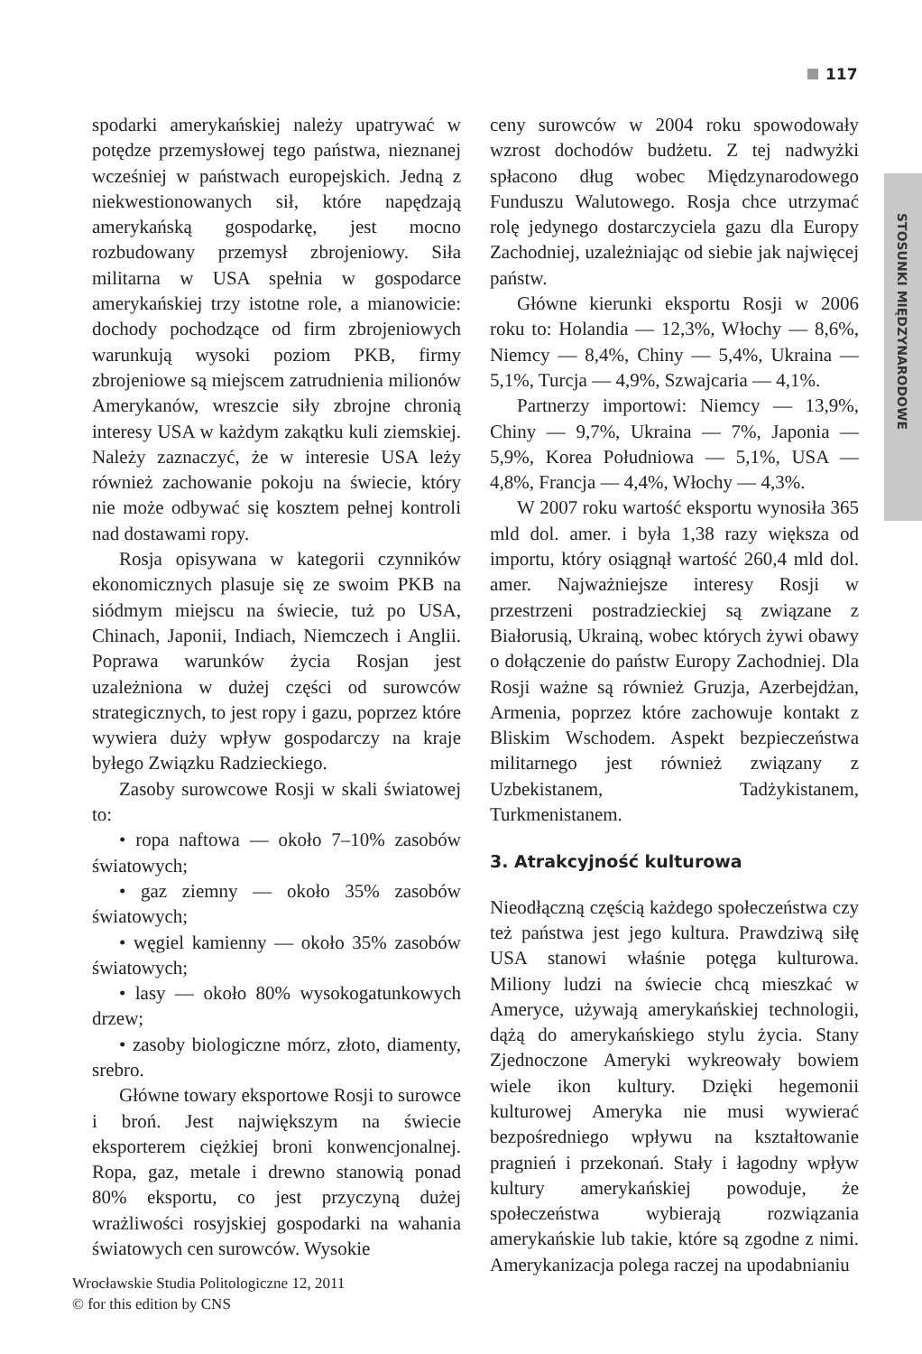117
STOSUNKI MIĘDZYNARODOWE
spodarki amerykańskiej należy upatrywać w potędze przemysłowej tego państwa, nieznanej wcześniej w państwach europejskich. Jedną z niekwestionowanych sił, które napędzają amerykańską gospodarkę, jest mocno rozbudowany przemysł zbrojeniowy. Siła militarna w USA spełnia w gospodarce amerykańskiej trzy istotne role, a mianowicie: dochody pochodzące od firm zbrojeniowych warunkują wysoki poziom PKB, firmy zbrojeniowe są miejscem zatrudnienia milionów Amerykanów, wreszcie siły zbrojne chronią interesy USA w każdym zakątku kuli ziemskiej. Należy zaznaczyć, że w interesie USA leży również zachowanie pokoju na świecie, który nie może odbywać się kosztem pełnej kontroli nad dostawami ropy.
Rosja opisywana w kategorii czynników ekonomicznych plasuje się ze swoim PKB na siódmym miejscu na świecie, tuż po USA, Chinach, Japonii, Indiach, Niemczech i Anglii. Poprawa warunków życia Rosjan jest uzależniona w dużej części od surowców strategicznych, to jest ropy i gazu, poprzez które wywiera duży wpływ gospodarczy na kraje byłego Związku Radzieckiego.
Zasoby surowcowe Rosji w skali światowej to:
• ropa naftowa — około 7–10% zasobów światowych;
• gaz ziemny — około 35% zasobów światowych;
• węgiel kamienny — około 35% zasobów światowych;
• lasy — około 80% wysokogatunkowych drzew;
• zasoby biologiczne mórz, złoto, diamenty, srebro.
Główne towary eksportowe Rosji to surowce i broń. Jest największym na świecie eksporterem ciężkiej broni konwencjonalnej. Ropa, gaz, metale i drewno stanowią ponad 80% eksportu, co jest przyczyną dużej wrażliwości rosyjskiej gospodarki na wahania światowych cen surowców. Wysokie
ceny surowców w 2004 roku spowodowały wzrost dochodów budżetu. Z tej nadwyżki spłacono dług wobec Międzynarodowego Funduszu Walutowego. Rosja chce utrzymać rolę jedynego dostarczyciela gazu dla Europy Zachodniej, uzależniając od siebie jak najwięcej państw.
Główne kierunki eksportu Rosji w 2006 roku to: Holandia — 12,3%, Włochy — 8,6%, Niemcy — 8,4%, Chiny — 5,4%, Ukraina — 5,1%, Turcja — 4,9%, Szwajcaria — 4,1%.
Partnerzy importowi: Niemcy — 13,9%, Chiny — 9,7%, Ukraina — 7%, Japonia — 5,9%, Korea Południowa — 5,1%, USA — 4,8%, Francja — 4,4%, Włochy — 4,3%.
W 2007 roku wartość eksportu wynosiła 365 mld dol. amer. i była 1,38 razy większa od importu, który osiągnął wartość 260,4 mld dol. amer. Najważniejsze interesy Rosji w przestrzeni postradzieckiej są związane z Białorusią, Ukrainą, wobec których żywi obawy o dołączenie do państw Europy Zachodniej. Dla Rosji ważne są również Gruzja, Azerbejdżan, Armenia, poprzez które zachowuje kontakt z Bliskim Wschodem. Aspekt bezpieczeństwa militarnego jest również związany z Uzbekistanem, Tadżykistanem, Turkmenistanem.
3. Atrakcyjność kulturowa
Nieodłączną częścią każdego społeczeństwa czy też państwa jest jego kultura. Prawdziwą siłę USA stanowi właśnie potęga kulturowa. Miliony ludzi na świecie chcą mieszkać w Ameryce, używają amerykańskiej technologii, dążą do amerykańskiego stylu życia. Stany Zjednoczone Ameryki wykreowały bowiem wiele ikon kultury. Dzięki hegemonii kulturowej Ameryka nie musi wywierać bezpośredniego wpływu na kształtowanie pragnień i przekonań. Stały i łagodny wpływ kultury amerykańskiej powoduje, że społeczeństwa wybierają rozwiązania amerykańskie lub takie, które są zgodne z nimi. Amerykanizacja polega raczej na upodabnianiu
Wrocławskie Studia Politologiczne 12, 2011
© for this edition by CNS